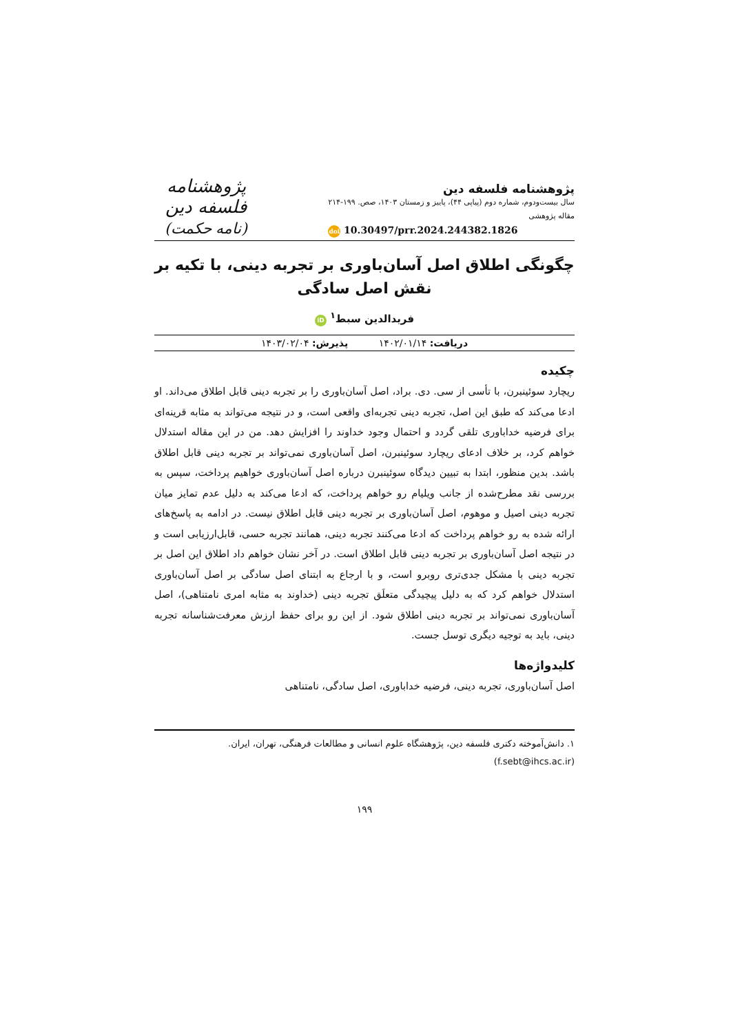پژوهشنامه فلسفه دین
سال بیست‌ودوم، شماره دوم (پیاپی ۴۴)، پاییز و زمستان ۱۴۰۳، صص. ۱۹۹-۲۱۴
مقاله پژوهشی
doi 10.30497/prr.2024.244382.1826
پژوهشنامه فلسفه دین
(نامه حکمت)
چگونگی اطلاق اصل آسان‌باوری بر تجربه دینی، با تکیه بر نقش اصل سادگی
فریدالدین سبط<sup>۱</sup> iD
دریافت: ۱۴۰۲/۰۱/۱۴ پذیرش: ۱۴۰۳/۰۲/۰۴
چکیده
ریچارد سوئینبرن، با تأسی از سی. دی. براد، اصل آسان‌باوری را بر تجربه دینی قابل اطلاق می‌داند. او ادعا می‌کند که طبق این اصل، تجربه دینی تجربه‌ای واقعی است، و در نتیجه می‌تواند به مثابه قرینه‌ای برای فرضیه خداباوری تلقی گردد و احتمال وجود خداوند را افزایش دهد. من در این مقاله استدلال خواهم کرد، بر خلاف ادعای ریچارد سوئینبرن، اصل آسان‌باوری نمی‌تواند بر تجربه دینی قابل اطلاق باشد. بدین منظور، ابتدا به تبیین دیدگاه سوئینبرن درباره اصل آسان‌باوری خواهیم پرداخت، سپس به بررسی نقد مطرح‌شده از جانب ویلیام رو خواهم پرداخت، که ادعا می‌کند به دلیل عدم تمایز میان تجربه دینی اصیل و موهوم، اصل آسان‌باوری بر تجربه دینی قابل اطلاق نیست. در ادامه به پاسخ‌های ارائه شده به رو خواهم پرداخت که ادعا می‌کنند تجربه دینی، همانند تجربه حسی، قابل‌ارزیابی است و در نتیجه اصل آسان‌باوری بر تجربه دینی قابل اطلاق است. در آخر نشان خواهم داد اطلاق این اصل بر تجربه دینی با مشکل جدی‌تری روبرو است، و با ارجاع به ابتنای اصل سادگی بر اصل آسان‌باوری استدلال خواهم کرد که به دلیل پیچیدگی متعلَق تجربه دینی (خداوند به مثابه امری نامتناهی)، اصل آسان‌باوری نمی‌تواند بر تجربه دینی اطلاق شود. از این رو برای حفظ ارزش معرفت‌شناسانه تجربه دینی، باید به توجیه دیگری توسل جست.
کلیدواژه‌ها
اصل آسان‌باوری، تجربه دینی، فرضیه خداباوری، اصل سادگی، نامتناهی
۱. دانش‌آموخته دکتری فلسفه دین، پژوهشگاه علوم انسانی و مطالعات فرهنگی، تهران، ایران.
(f.sebt@ihcs.ac.ir)
۱۹۹